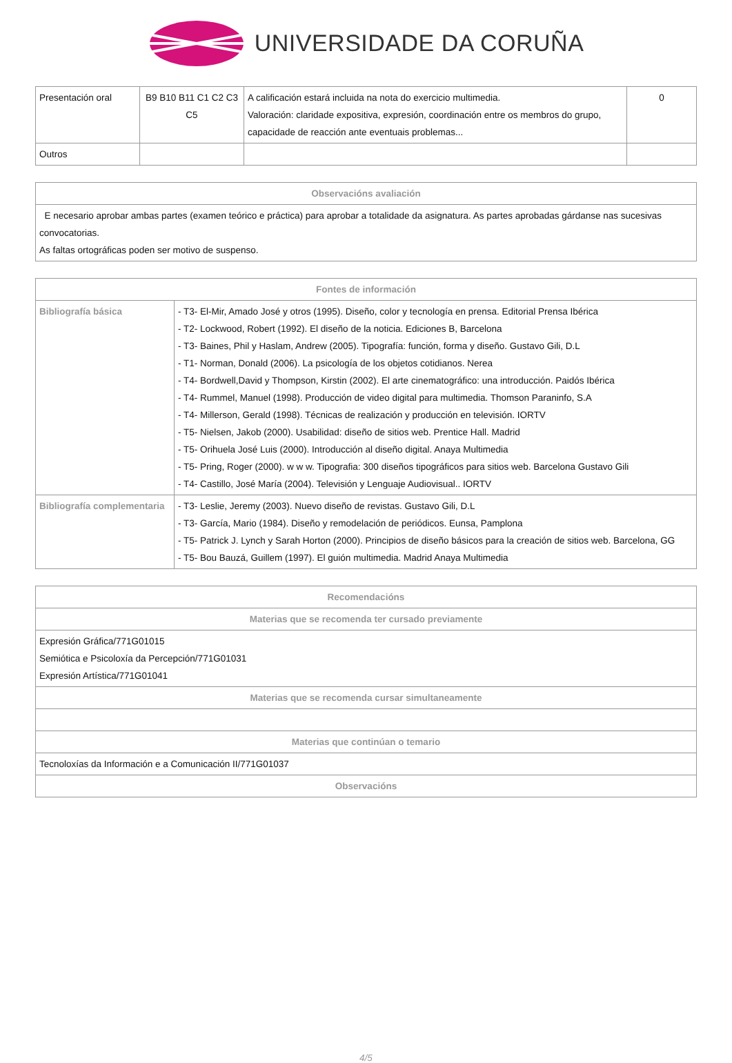UNIVERSIDADE DA CORUÑA
| Presentación oral | B9 B10 B11 C1 C2 C3 C5 | A calificación estará incluida na nota do exercicio multimedia. Valoración: claridade expositiva, expresión, coordinación entre os membros do grupo, capacidade de reacción ante eventuais problemas... | 0 |
| Outros | | | |
| Observacións avaliación |
| --- |
| E necesario aprobar ambas partes (examen teórico e práctica) para aprobar a totalidade da asignatura. As partes aprobadas gárdanse nas sucesivas convocatorias. As faltas ortográficas poden ser motivo de suspenso. |
| Fontes de información | |
| --- | --- |
| Bibliografía básica | - T3- El-Mir, Amado José y otros (1995). Diseño, color y tecnología en prensa. Editorial Prensa Ibérica - T2- Lockwood, Robert (1992). El diseño de la noticia. Ediciones B, Barcelona - T3- Baines, Phil y Haslam, Andrew (2005). Tipografía: función, forma y diseño. Gustavo Gili, D.L - T1- Norman, Donald (2006). La psicología de los objetos cotidianos. Nerea - T4- Bordwell,David y Thompson, Kirstin (2002). El arte cinematográfico: una introducción. Paidós Ibérica - T4- Rummel, Manuel (1998). Producción de video digital para multimedia. Thomson Paraninfo, S.A - T4- Millerson, Gerald (1998). Técnicas de realización y producción en televisión. IORTV - T5- Nielsen, Jakob (2000). Usabilidad: diseño de sitios web. Prentice Hall. Madrid - T5- Orihuela José Luis (2000). Introducción al diseño digital. Anaya Multimedia - T5- Pring, Roger (2000). w w w. Tipografia: 300 diseños tipográficos para sitios web. Barcelona Gustavo Gili - T4- Castillo, José María (2004). Televisión y Lenguaje Audiovisual.. IORTV |
| Bibliografía complementaria | - T3- Leslie, Jeremy (2003). Nuevo diseño de revistas. Gustavo Gili, D.L - T3- García, Mario (1984). Diseño y remodelación de periódicos. Eunsa, Pamplona - T5- Patrick J. Lynch y Sarah Horton (2000). Principios de diseño básicos para la creación de sitios web. Barcelona, GG - T5- Bou Bauzá, Guillem (1997). El guión multimedia. Madrid Anaya Multimedia |
| Recomendacións |
| --- |
| Materias que se recomenda ter cursado previamente |
| Expresión Gráfica/771G01015 Semiótica e Psicoloxía da Percepción/771G01031 Expresión Artística/771G01041 |
| Materias que se recomenda cursar simultaneamente |
| Materias que continúan o temario |
| Tecnoloxías da Información e a Comunicación II/771G01037 |
| Observacións |
4/5